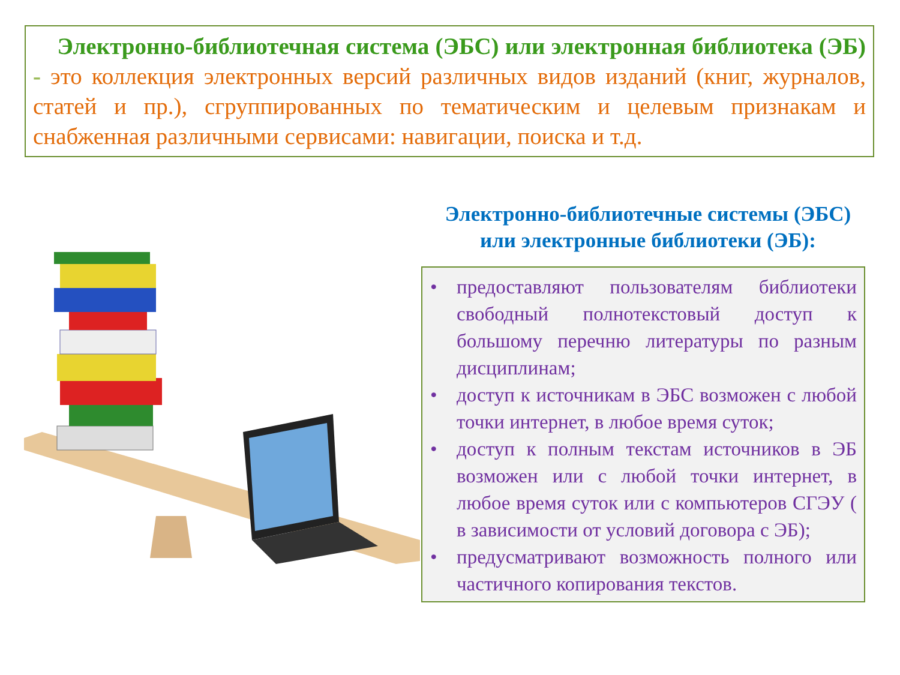Электронно-библиотечная система (ЭБС) или электронная библиотека (ЭБ) - это коллекция электронных версий различных видов изданий (книг, журналов, статей и пр.), сгруппированных по тематическим и целевым признакам и снабженная различными сервисами: навигации, поиска и т.д.
Электронно-библиотечные системы (ЭБС)
или электронные библиотеки (ЭБ):
• предоставляют пользователям библиотеки свободный полнотекстовый доступ к большому перечню литературы по разным дисциплинам;
• доступ к источникам в ЭБС возможен с любой точки интернет, в любое время суток;
• доступ к полным текстам источников в ЭБ возможен или с любой точки интернет, в любое время суток или с компьютеров СГЭУ ( в зависимости от условий договора с ЭБ);
• предусматривают возможность полного или частичного копирования текстов.